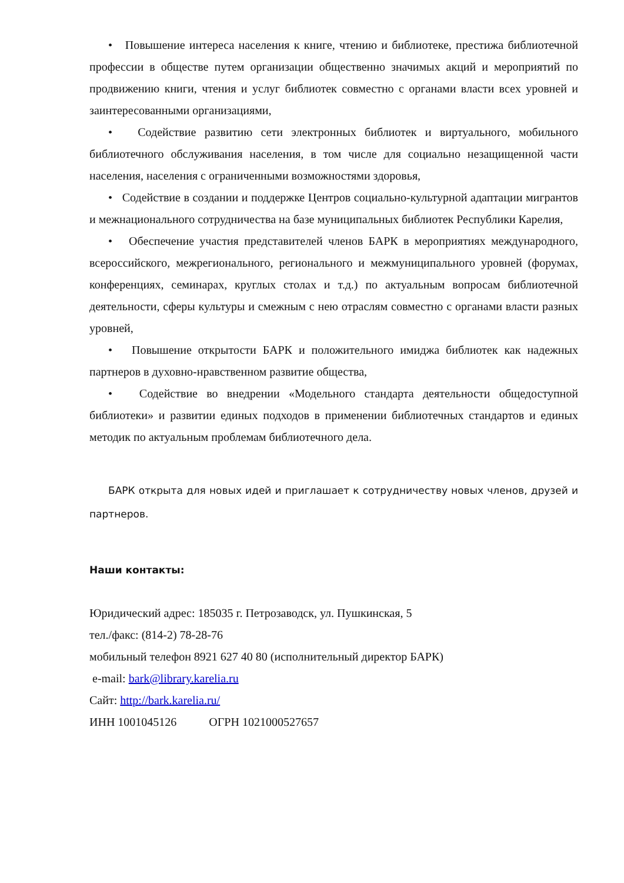• Повышение интереса населения к книге, чтению и библиотеке, престижа библиотечной профессии в обществе путем организации общественно значимых акций и мероприятий по продвижению книги, чтения и услуг библиотек совместно с органами власти всех уровней и заинтересованными организациями,
• Содействие развитию сети электронных библиотек и виртуального, мобильного библиотечного обслуживания населения, в том числе для социально незащищенной части населения, населения с ограниченными возможностями здоровья,
• Содействие в создании и поддержке Центров социально-культурной адаптации мигрантов и межнационального сотрудничества на базе муниципальных библиотек Республики Карелия,
• Обеспечение участия представителей членов БАРК в мероприятиях международного, всероссийского, межрегионального, регионального и межмуниципального уровней (форумах, конференциях, семинарах, круглых столах и т.д.) по актуальным вопросам библиотечной деятельности, сферы культуры и смежным с нею отраслям совместно с органами власти разных уровней,
• Повышение открытости БАРК и положительного имиджа библиотек как надежных партнеров в духовно-нравственном развитие общества,
• Содействие во внедрении «Модельного стандарта деятельности общедоступной библиотеки» и развитии единых подходов в применении библиотечных стандартов и единых методик по актуальным проблемам библиотечного дела.
БАРК открыта для новых идей и приглашает к сотрудничеству новых членов, друзей и партнеров.
Наши контакты:
Юридический адрес: 185035 г. Петрозаводск, ул. Пушкинская, 5
тел./факс: (814-2) 78-28-76
мобильный телефон 8921 627 40 80 (исполнительный директор БАРК)
e-mail: bark@library.karelia.ru
Сайт: http://bark.karelia.ru/
ИНН 1001045126 ОГРН 1021000527657